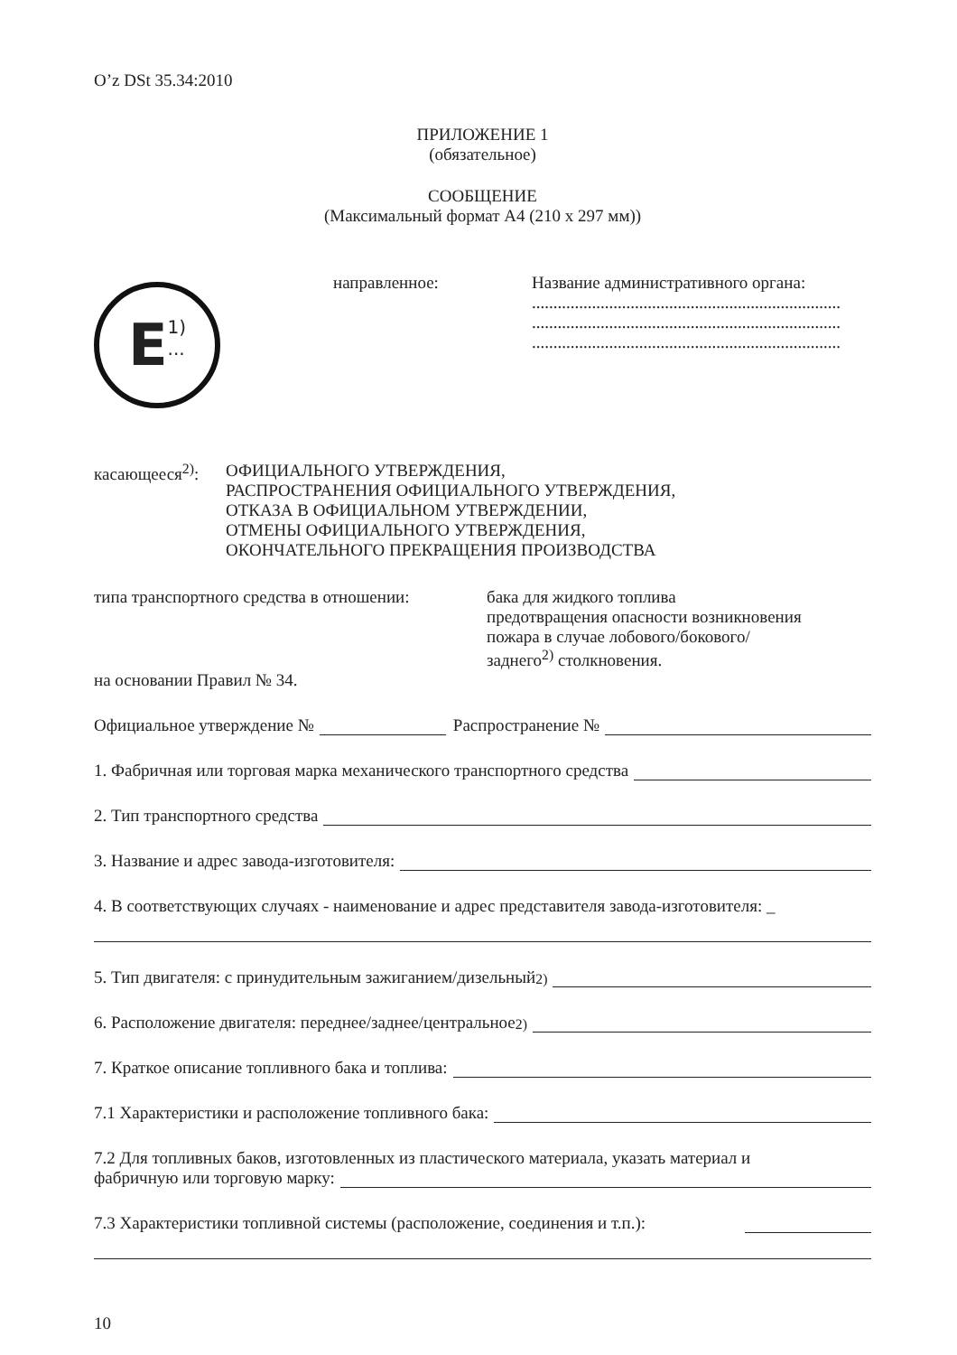O’z DSt 35.34:2010
ПРИЛОЖЕНИЕ 1
(обязательное)
СООБЩЕНИЕ
(Максимальный формат А4 (210 х 297 мм))
E 1)
...
направленное: Название административного органа:
........................................................................
........................................................................
........................................................................
касающееся<sup>2)</sup>:
ОФИЦИАЛЬНОГО УТВЕРЖДЕНИЯ,
РАСПРОСТРАНЕНИЯ ОФИЦИАЛЬНОГО УТВЕРЖДЕНИЯ,
ОТКАЗА В ОФИЦИАЛЬНОМ УТВЕРЖДЕНИИ,
ОТМЕНЫ ОФИЦИАЛЬНОГО УТВЕРЖДЕНИЯ,
ОКОНЧАТЕЛЬНОГО ПРЕКРАЩЕНИЯ ПРОИЗВОДСТВА
типа транспортного средства в отношении:
бака для жидкого топлива
предотвращения опасности возникновения
пожара в случае лобового/бокового/
заднего<sup>2)</sup> столкновения.
на основании Правил № 34.
Официальное утверждение № Распространение №
1. Фабричная или торговая марка механического транспортного средства
2. Тип транспортного средства
3. Название и адрес завода-изготовителя:
4. В соответствующих случаях - наименование и адрес представителя завода-изготовителя: _
5. Тип двигателя: с принудительным зажиганием/дизельный<sup>2)</sup>
6. Расположение двигателя: переднее/заднее/центральное<sup>2)</sup>
7. Краткое описание топливного бака и топлива:
7.1 Характеристики и расположение топливного бака:
7.2 Для топливных баков, изготовленных из пластического материала, указать материал и
фабричную или торговую марку:
7.3 Характеристики топливной системы (расположение, соединения и т.п.):
10